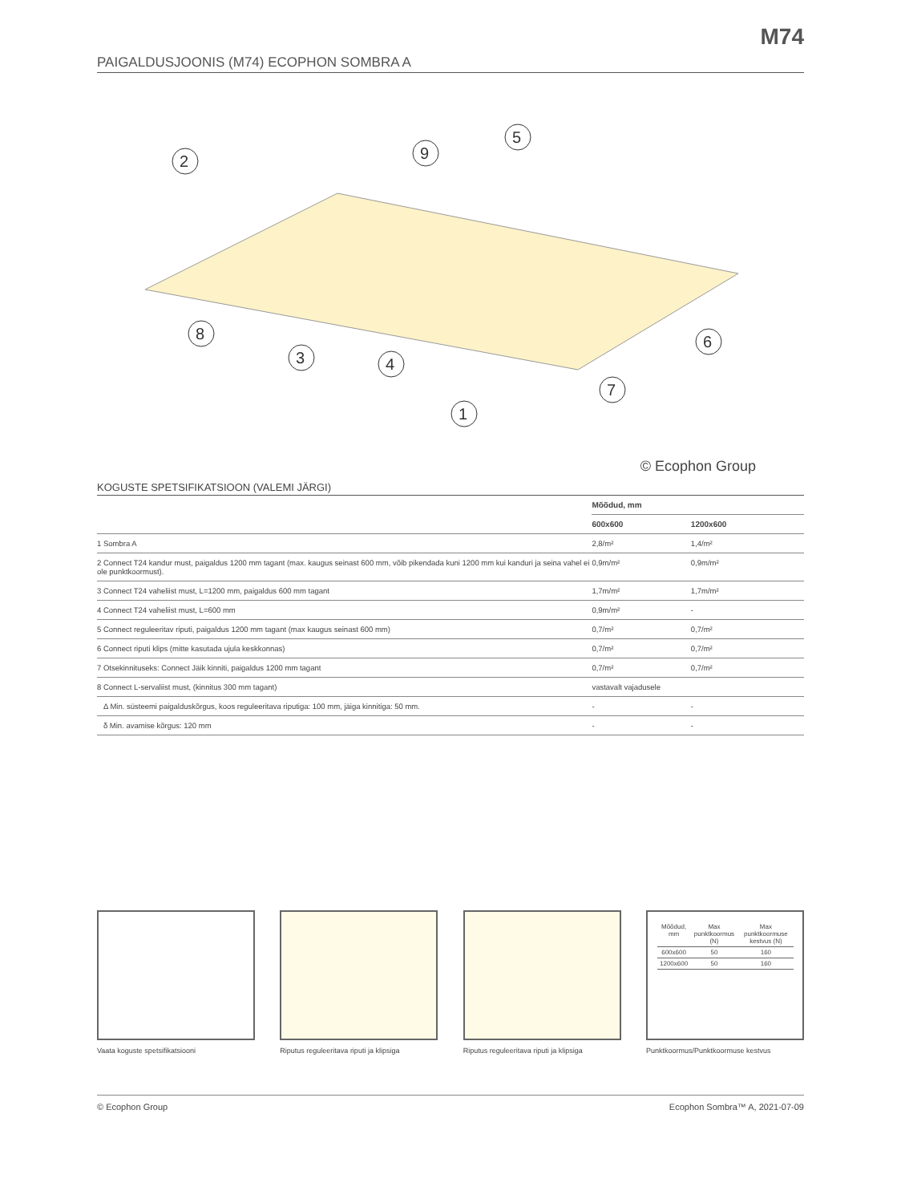M74
PAIGALDUSJOONIS (M74) ECOPHON SOMBRA A
2
9
5
8
3
4
6
7
1
© Ecophon Group
KOGUSTE SPETSIFIKATSIOON (VALEMI JÄRGI)
| | Mõõdud, mm | |
| --- | --- | --- |
| | 600x600 | 1200x600 |
| 1 Sombra A | 2,8/m² | 1,4/m² |
| 2 Connect T24 kandur must, paigaldus 1200 mm tagant (max. kaugus seinast 600 mm, võib pikendada kuni 1200 mm kui kanduri ja seina vahel ei ole punktkoormust). | 0,9m/m² | 0,9m/m² |
| 3 Connect T24 vaheliist must, L=1200 mm, paigaldus 600 mm tagant | 1,7m/m² | 1,7m/m² |
| 4 Connect T24 vaheliist must, L=600 mm | 0,9m/m² | - |
| 5 Connect reguleeritav riputi, paigaldus 1200 mm tagant (max kaugus seinast 600 mm) | 0,7/m² | 0,7/m² |
| 6 Connect riputi klips (mitte kasutada ujula keskkonnas) | 0,7/m² | 0,7/m² |
| 7 Otsekinnituseks: Connect Jäik kinniti, paigaldus 1200 mm tagant | 0,7/m² | 0,7/m² |
| 8 Connect L-servaliist must, (kinnitus 300 mm tagant) | vastavalt vajadusele | |
| Δ Min. süsteemi paigalduskõrgus, koos reguleeritava riputiga: 100 mm, jäiga kinnitiga: 50 mm. | - | - |
| δ Min. avamise kõrgus: 120 mm | - | - |
Vaata koguste spetsifikatsiooni Riputus reguleeritava riputi ja klipsiga
Riputus reguleeritava riputi ja klipsiga
| Mõõdud, mm | Max punktkoormus (N) | Max punktkoormuse kestvus (N) |
| 600x600 | 50 | 160 |
| 1200x600 | 50 | 160 |
Punktkoormus/Punktkoormuse kestvus
© Ecophon Group Ecophon Sombra™ A, 2021-07-09